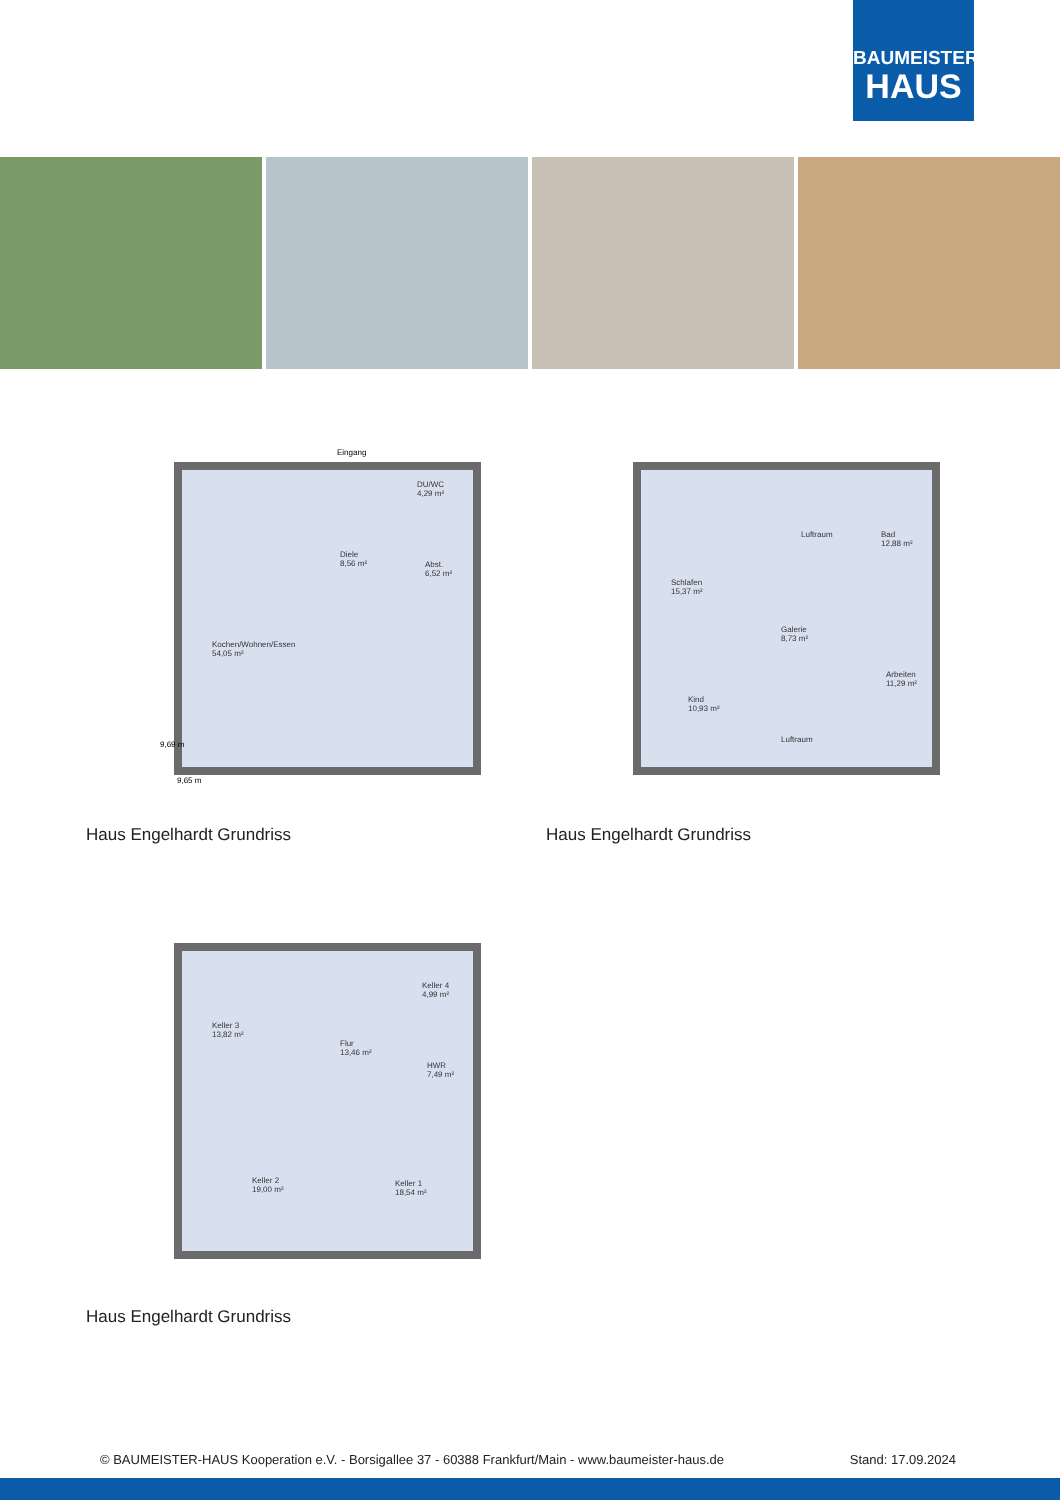BAUMEISTER
HAUS
Eingang
Diele
8,56 m²
DU/WC
4,29 m²
Abst.
6,52 m²
Kochen/Wohnen/Essen
54,05 m²
9,65 m
9,69 m
Schlafen
15,37 m²
Luftraum
Bad
12,88 m²
Galerie
8,73 m²
Arbeiten
11,29 m²
Kind
10,93 m²
Luftraum
Haus Engelhardt Grundriss Haus Engelhardt Grundriss
Keller 3
13,82 m²
Flur
13,46 m²
Keller 4
4,99 m²
HWR
7,49 m²
Keller 2
19,00 m²
Keller 1
18,54 m²
Haus Engelhardt Grundriss
© BAUMEISTER-HAUS Kooperation e.V. - Borsigallee 37 - 60388 Frankfurt/Main - www.baumeister-haus.de Stand: 17.09.2024